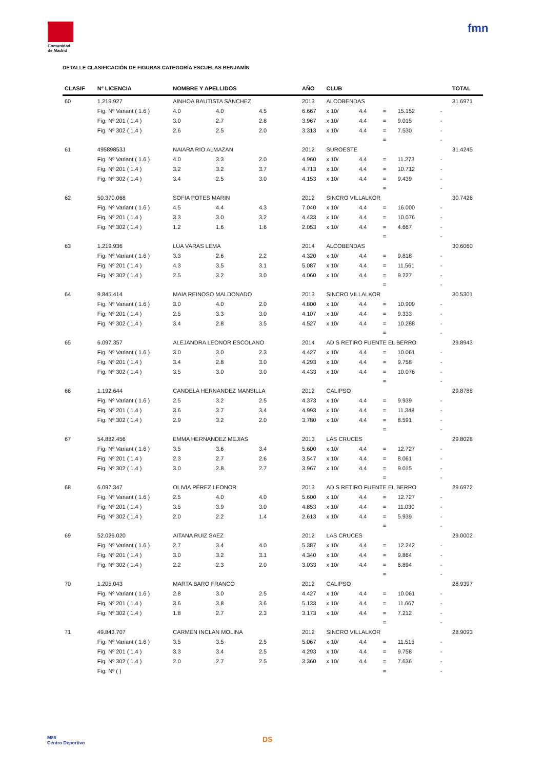Comunidad
de Madrid
fmn
DETALLE CLASIFICACIÓN DE FIGURAS CATEGORÍA ESCUELAS BENJAMÍN
| CLASIF | Nº LICENCIA | NOMBRE Y APELLIDOS | | | AÑO | CLUB | | | | | TOTAL |
| --- | --- | --- | --- | --- | --- | --- | --- | --- | --- | --- | --- |
| 60 | 1.219.927 | AINHOA BAUTISTA SÁNCHEZ | | | 2013 | ALCOBENDAS | | | | | 31.6971 |
| | Fig. Nº Variant ( 1.6 ) | 4.0 | 4.0 | 4.5 | 6.667 | x 10/ | 4.4 | = | 15.152 | - | |
| | Fig. Nº 201 ( 1.4 ) | 3.0 | 2.7 | 2.8 | 3.967 | x 10/ | 4.4 | = | 9.015 | - | |
| | Fig. Nº 302 ( 1.4 ) | 2.6 | 2.5 | 2.0 | 3.313 | x 10/ | 4.4 | = | 7.530 | - | |
| | | | | | | | | = | | - | |
| 61 | 49589853J | NAIARA RIO ALMAZAN | | | 2012 | SUROESTE | | | | | 31.4245 |
| | Fig. Nº Variant ( 1.6 ) | 4.0 | 3.3 | 2.0 | 4.960 | x 10/ | 4.4 | = | 11.273 | - | |
| | Fig. Nº 201 ( 1.4 ) | 3.2 | 3.2 | 3.7 | 4.713 | x 10/ | 4.4 | = | 10.712 | - | |
| | Fig. Nº 302 ( 1.4 ) | 3.4 | 2.5 | 3.0 | 4.153 | x 10/ | 4.4 | = | 9.439 | - | |
| | | | | | | | | = | | - | |
| 62 | 50.370.068 | SOFIA POTES MARIN | | | 2012 | SINCRO VILLALKOR | | | | | 30.7426 |
| | Fig. Nº Variant ( 1.6 ) | 4.5 | 4.4 | 4.3 | 7.040 | x 10/ | 4.4 | = | 16.000 | - | |
| | Fig. Nº 201 ( 1.4 ) | 3.3 | 3.0 | 3.2 | 4.433 | x 10/ | 4.4 | = | 10.076 | - | |
| | Fig. Nº 302 ( 1.4 ) | 1.2 | 1.6 | 1.6 | 2.053 | x 10/ | 4.4 | = | 4.667 | - | |
| | | | | | | | | = | | - | |
| 63 | 1.219.936 | LÚA VARAS LEMA | | | 2014 | ALCOBENDAS | | | | | 30.6060 |
| | Fig. Nº Variant ( 1.6 ) | 3.3 | 2.6 | 2.2 | 4.320 | x 10/ | 4.4 | = | 9.818 | - | |
| | Fig. Nº 201 ( 1.4 ) | 4.3 | 3.5 | 3.1 | 5.087 | x 10/ | 4.4 | = | 11.561 | - | |
| | Fig. Nº 302 ( 1.4 ) | 2.5 | 3.2 | 3.0 | 4.060 | x 10/ | 4.4 | = | 9.227 | - | |
| | | | | | | | | = | | - | |
| 64 | 9.845.414 | MAIA REINOSO MALDONADO | | | 2013 | SINCRO VILLALKOR | | | | | 30.5301 |
| | Fig. Nº Variant ( 1.6 ) | 3.0 | 4.0 | 2.0 | 4.800 | x 10/ | 4.4 | = | 10.909 | - | |
| | Fig. Nº 201 ( 1.4 ) | 2.5 | 3.3 | 3.0 | 4.107 | x 10/ | 4.4 | = | 9.333 | - | |
| | Fig. Nº 302 ( 1.4 ) | 3.4 | 2.8 | 3.5 | 4.527 | x 10/ | 4.4 | = | 10.288 | - | |
| | | | | | | | | = | | - | |
| 65 | 6.097.357 | ALEJANDRA LEONOR ESCOLANO | | | 2014 | AD S RETIRO FUENTE EL BERRO | | | | | 29.8943 |
| | Fig. Nº Variant ( 1.6 ) | 3.0 | 3.0 | 2.3 | 4.427 | x 10/ | 4.4 | = | 10.061 | - | |
| | Fig. Nº 201 ( 1.4 ) | 3.4 | 2.8 | 3.0 | 4.293 | x 10/ | 4.4 | = | 9.758 | - | |
| | Fig. Nº 302 ( 1.4 ) | 3.5 | 3.0 | 3.0 | 4.433 | x 10/ | 4.4 | = | 10.076 | - | |
| | | | | | | | | = | | - | |
| 66 | 1.192.644 | CANDELA HERNANDEZ MANSILLA | | | 2012 | CALIPSO | | | | | 29.8788 |
| | Fig. Nº Variant ( 1.6 ) | 2.5 | 3.2 | 2.5 | 4.373 | x 10/ | 4.4 | = | 9.939 | - | |
| | Fig. Nº 201 ( 1.4 ) | 3.6 | 3.7 | 3.4 | 4.993 | x 10/ | 4.4 | = | 11.348 | - | |
| | Fig. Nº 302 ( 1.4 ) | 2.9 | 3.2 | 2.0 | 3.780 | x 10/ | 4.4 | = | 8.591 | - | |
| | | | | | | | | = | | - | |
| 67 | 54.882.456 | EMMA HERNANDEZ MEJIAS | | | 2013 | LAS CRUCES | | | | | 29.8028 |
| | Fig. Nº Variant ( 1.6 ) | 3.5 | 3.6 | 3.4 | 5.600 | x 10/ | 4.4 | = | 12.727 | - | |
| | Fig. Nº 201 ( 1.4 ) | 2.3 | 2.7 | 2.6 | 3.547 | x 10/ | 4.4 | = | 8.061 | - | |
| | Fig. Nº 302 ( 1.4 ) | 3.0 | 2.8 | 2.7 | 3.967 | x 10/ | 4.4 | = | 9.015 | - | |
| | | | | | | | | = | | - | |
| 68 | 6.097.347 | OLIVIA PÉREZ LEONOR | | | 2013 | AD S RETIRO FUENTE EL BERRO | | | | | 29.6972 |
| | Fig. Nº Variant ( 1.6 ) | 2.5 | 4.0 | 4.0 | 5.600 | x 10/ | 4.4 | = | 12.727 | - | |
| | Fig. Nº 201 ( 1.4 ) | 3.5 | 3.9 | 3.0 | 4.853 | x 10/ | 4.4 | = | 11.030 | - | |
| | Fig. Nº 302 ( 1.4 ) | 2.0 | 2.2 | 1.4 | 2.613 | x 10/ | 4.4 | = | 5.939 | - | |
| | | | | | | | | = | | - | |
| 69 | 52.026.020 | AITANA RUIZ SAEZ | | | 2012 | LAS CRUCES | | | | | 29.0002 |
| | Fig. Nº Variant ( 1.6 ) | 2.7 | 3.4 | 4.0 | 5.387 | x 10/ | 4.4 | = | 12.242 | - | |
| | Fig. Nº 201 ( 1.4 ) | 3.0 | 3.2 | 3.1 | 4.340 | x 10/ | 4.4 | = | 9.864 | - | |
| | Fig. Nº 302 ( 1.4 ) | 2.2 | 2.3 | 2.0 | 3.033 | x 10/ | 4.4 | = | 6.894 | - | |
| | | | | | | | | = | | - | |
| 70 | 1.205.043 | MARTA BARO FRANCO | | | 2012 | CALIPSO | | | | | 28.9397 |
| | Fig. Nº Variant ( 1.6 ) | 2.8 | 3.0 | 2.5 | 4.427 | x 10/ | 4.4 | = | 10.061 | - | |
| | Fig. Nº 201 ( 1.4 ) | 3.6 | 3.8 | 3.6 | 5.133 | x 10/ | 4.4 | = | 11.667 | - | |
| | Fig. Nº 302 ( 1.4 ) | 1.8 | 2.7 | 2.3 | 3.173 | x 10/ | 4.4 | = | 7.212 | - | |
| | | | | | | | | = | | - | |
| 71 | 49.843.707 | CARMEN INCLAN MOLINA | | | 2012 | SINCRO VILLALKOR | | | | | 28.9093 |
| | Fig. Nº Variant ( 1.6 ) | 3.5 | 3.5 | 2.5 | 5.067 | x 10/ | 4.4 | = | 11.515 | - | |
| | Fig. Nº 201 ( 1.4 ) | 3.3 | 3.4 | 2.5 | 4.293 | x 10/ | 4.4 | = | 9.758 | - | |
| | Fig. Nº 302 ( 1.4 ) | 2.0 | 2.7 | 2.5 | 3.360 | x 10/ | 4.4 | = | 7.636 | - | |
| | Fig. Nº ( ) | | | | | | | = | | - | |
M86
Centro Deportivo
DS